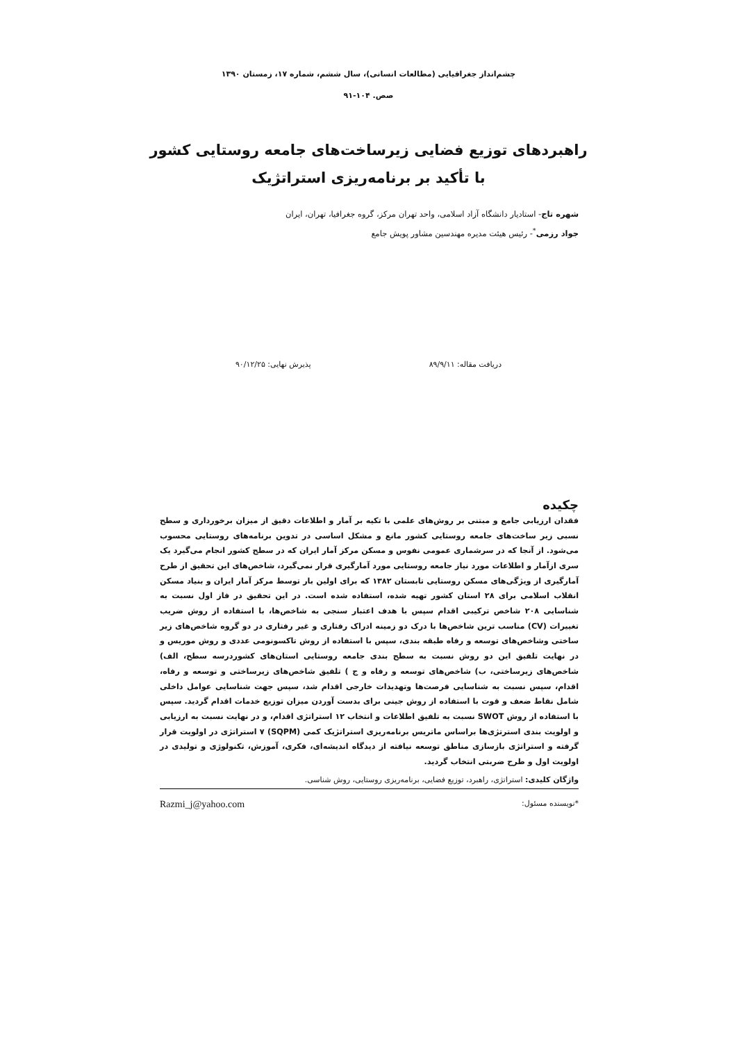چشم‌انداز جغرافیایی (مطالعات انسانی)، سال ششم، شماره ۱۷، زمستان ۱۳۹۰
صص. ۱۰۴-۹۱
راهبردهای توزیع فضایی زیرساخت‌های جامعه روستایی کشور
با تأکید بر برنامه‌ریزی استراتژیک
شهره تاج- استادیار دانشگاه آزاد اسلامی، واحد تهران مرکز، گروه جغرافیا، تهران، ایران
جواد رزمی<sup>*</sup>- رئیس هیئت مدیره مهندسین مشاور پویش جامع
دریافت مقاله: ۸۹/۹/۱۱ پذیرش نهایی: ۹۰/۱۲/۲۵
چکیده
فقدان ارزیابی جامع و مبتنی بر روش‌های علمی با تکیه بر آمار و اطلاعات دقیق از میزان برخورداری و سطح نسبی زیر ساخت‌های جامعه روستایی کشور مانع و مشکل اساسی در تدوین برنامه‌های روستایی محسوب می‌شود. از آنجا که در سرشماری عمومی نفوس و مسکن مرکز آمار ایران که در سطح کشور انجام می‌گیرد یک سری ازآمار و اطلاعات مورد نیاز جامعه روستایی مورد آمارگیری قرار نمی‌گیرد، شاخص‌های این تحقیق از طرح آمارگیری از ویژگی‌های مسکن روستایی تابستان ۱۳۸۲ که برای اولین بار توسط مرکز آمار ایران و بنیاد مسکن انقلاب اسلامی برای ۲۸ استان کشور تهیه شده، استفاده شده است. در این تحقیق در فاز اول نسبت به شناسایی ۲۰۸ شاخص ترکیبی اقدام سپس با هدف اعتبار سنجی به شاخص‌ها، با استفاده از روش ضریب تغییرات (CV) مناسب ترین شاخص‌ها با درک دو زمینه ادراک رفتاری و غیر رفتاری در دو گروه شاخص‌های زیر ساختی وشاخص‌های توسعه و رفاه طبقه بندی، سپس با استفاده از روش تاکسونومی عددی و روش موریس و در نهایت تلفیق این دو روش نسبت به سطح بندی جامعه روستایی استان‌های کشوردرسه سطح، الف) شاخص‌های زیرساختی، ب) شاخص‌های توسعه و رفاه و ج ) تلفیق شاخص‌های زیرساختی و توسعه و رفاه، اقدام، سپس نسبت به شناسایی فرصت‌ها وتهدیدات خارجی اقدام شد، سپس جهت شناسایی عوامل داخلی شامل نقاط ضعف و قوت با استفاده از روش جینی برای بدست آوردن میزان توزیع خدمات اقدام گردید. سپس با استفاده از روش SWOT نسبت به تلفیق اطلاعات و انتخاب ۱۲ استراتژی اقدام، و در نهایت نسبت به ارزیابی و اولویت بندی استرتژی‌ها براساس ماتریس برنامه‌ریزی استراتژیک کمی (SQPM) ۷ استراتژی در اولویت قرار گرفته و استراتژی بازسازی مناطق توسعه نیافته از دیدگاه اندیشه‌ای، فکری، آموزش، تکنولوژی و تولیدی در اولویت اول و طرح ضربتی انتخاب گردید.
واژگان کلیدی: استراتژی، راهبرد، توزیع فضایی، برنامه‌ریزی روستایی، روش شناسی.
*نویسنده مسئول: Razmi_j@yahoo.com